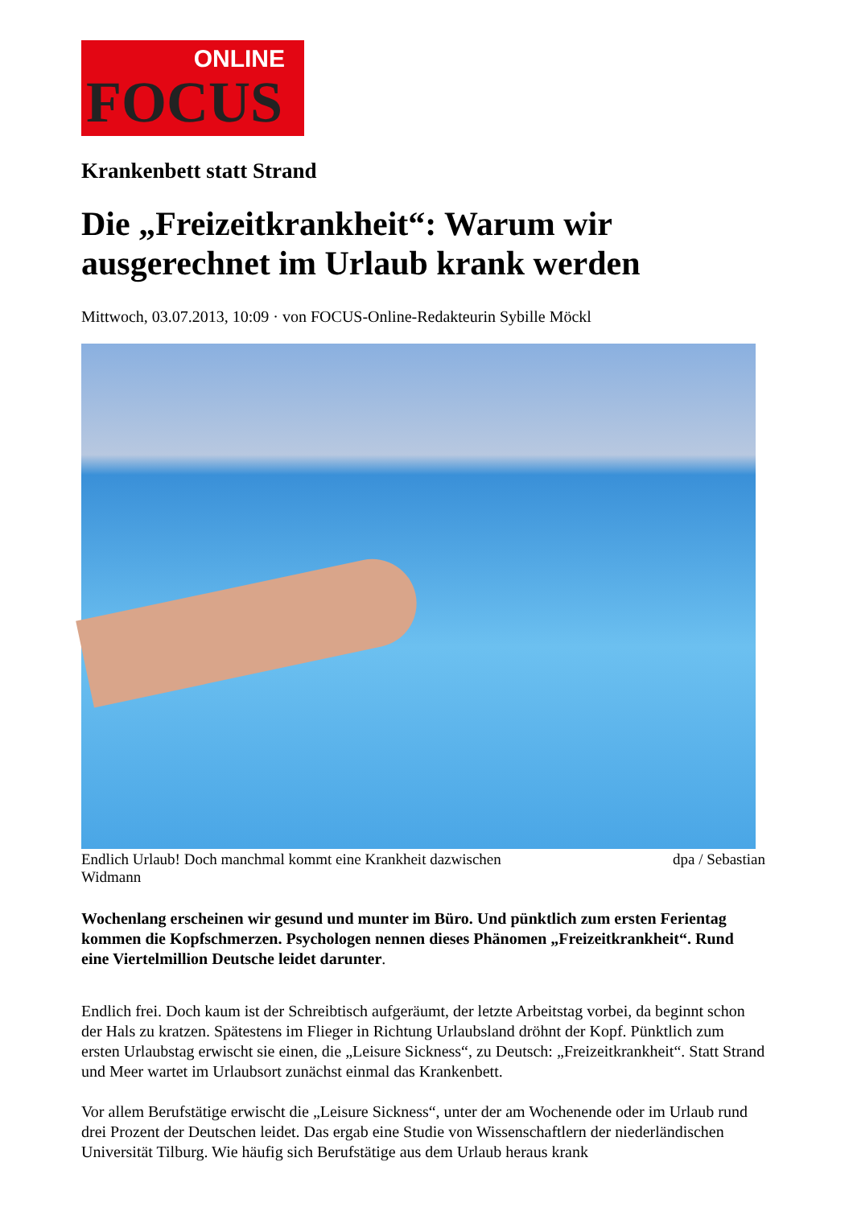ONLINE
FOCUS
Krankenbett statt Strand
Die „Freizeitkrankheit“: Warum wir ausgerechnet im Urlaub krank werden
Mittwoch, 03.07.2013, 10:09 · von FOCUS-Online-Redakteurin Sybille Möckl
Endlich Urlaub! Doch manchmal kommt eine Krankheit dazwischen dpa / Sebastian
Widmann
Wochenlang erscheinen wir gesund und munter im Büro. Und pünktlich zum ersten Ferientag kommen die Kopfschmerzen. Psychologen nennen dieses Phänomen „Freizeitkrankheit“. Rund eine Viertelmillion Deutsche leidet darunter.
Endlich frei. Doch kaum ist der Schreibtisch aufgeräumt, der letzte Arbeitstag vorbei, da beginnt schon der Hals zu kratzen. Spätestens im Flieger in Richtung Urlaubsland dröhnt der Kopf. Pünktlich zum ersten Urlaubstag erwischt sie einen, die „Leisure Sickness“, zu Deutsch: „Freizeitkrankheit“. Statt Strand und Meer wartet im Urlaubsort zunächst einmal das Krankenbett.
Vor allem Berufstätige erwischt die „Leisure Sickness“, unter der am Wochenende oder im Urlaub rund drei Prozent der Deutschen leidet. Das ergab eine Studie von Wissenschaftlern der niederländischen Universität Tilburg. Wie häufig sich Berufstätige aus dem Urlaub heraus krank